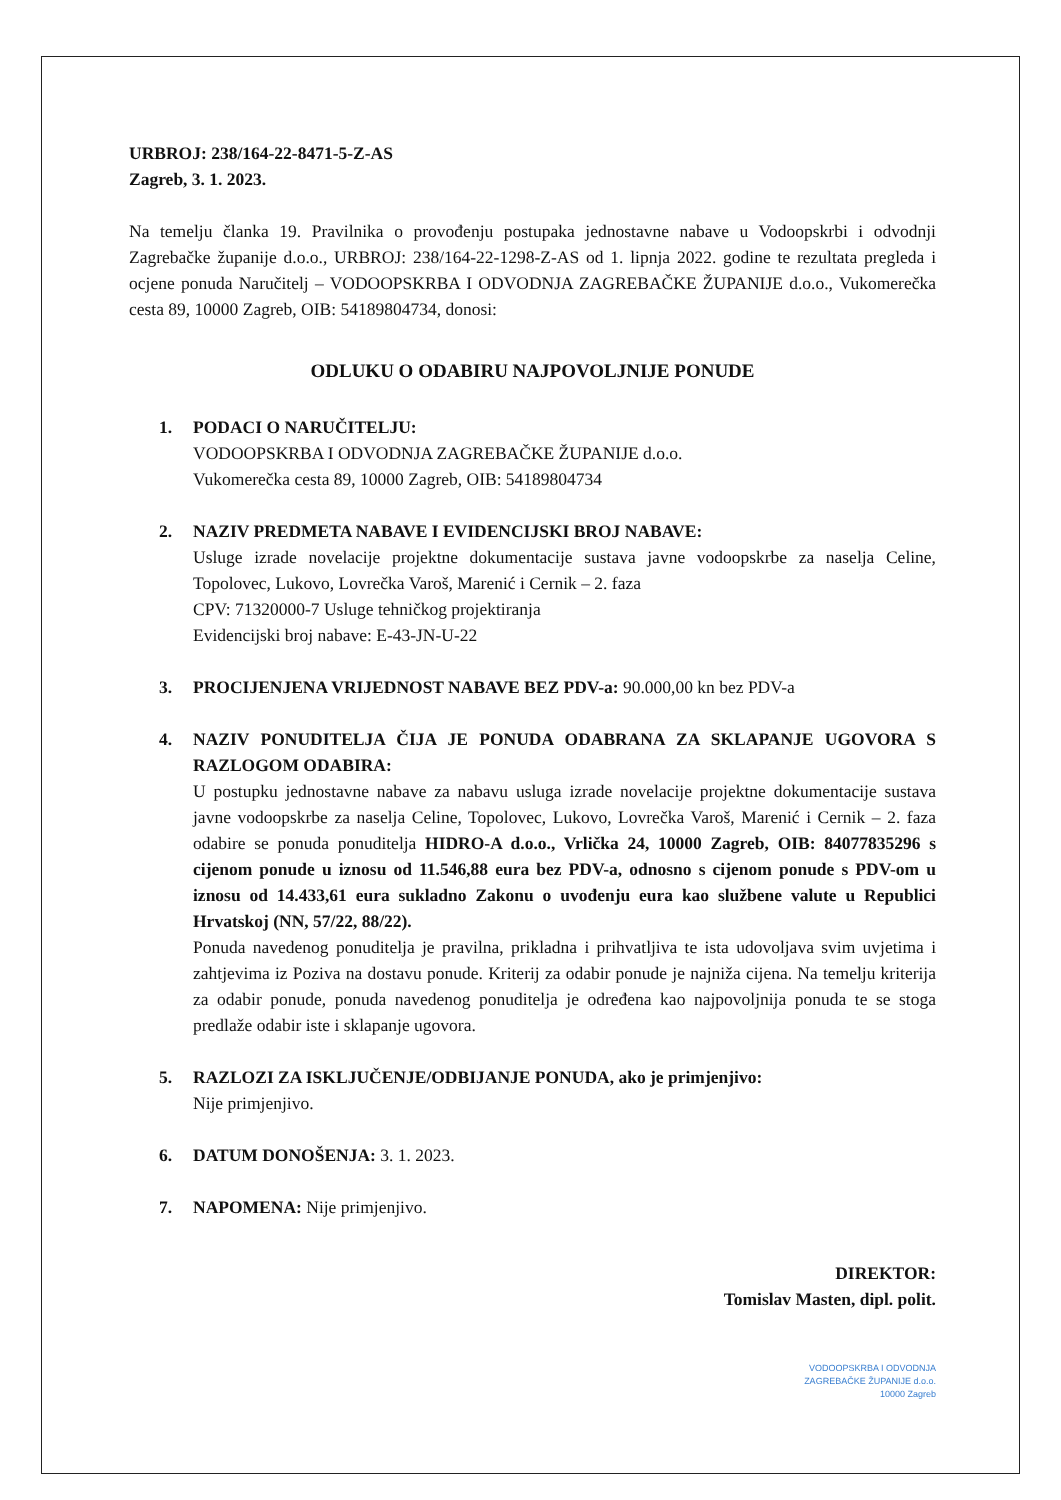URBROJ: 238/164-22-8471-5-Z-AS
Zagreb, 3. 1. 2023.
Na temelju članka 19. Pravilnika o provođenju postupaka jednostavne nabave u Vodoopskrbi i odvodnji Zagrebačke županije d.o.o., URBROJ: 238/164-22-1298-Z-AS od 1. lipnja 2022. godine te rezultata pregleda i ocjene ponuda Naručitelj – VODOOPSKRBA I ODVODNJA ZAGREBAČKE ŽUPANIJE d.o.o., Vukomerečka cesta 89, 10000 Zagreb, OIB: 54189804734, donosi:
ODLUKU O ODABIRU NAJPOVOLJNIJE PONUDE
1. PODACI O NARUČITELJU:
VODOOPSKRBA I ODVODNJA ZAGREBAČKE ŽUPANIJE d.o.o.
Vukomerečka cesta 89, 10000 Zagreb, OIB: 54189804734
2. NAZIV PREDMETA NABAVE I EVIDENCIJSKI BROJ NABAVE:
Usluge izrade novelacije projektne dokumentacije sustava javne vodoopskrbe za naselja Celine, Topolovec, Lukovo, Lovrečka Varoš, Marenić i Cernik – 2. faza
CPV: 71320000-7 Usluge tehničkog projektiranja
Evidencijski broj nabave: E-43-JN-U-22
3. PROCIJENJENA VRIJEDNOST NABAVE BEZ PDV-a: 90.000,00 kn bez PDV-a
4. NAZIV PONUDITELJA ČIJA JE PONUDA ODABRANA ZA SKLAPANJE UGOVORA S RAZLOGOM ODABIRA:
U postupku jednostavne nabave za nabavu usluga izrade novelacije projektne dokumentacije sustava javne vodoopskrbe za naselja Celine, Topolovec, Lukovo, Lovrečka Varoš, Marenić i Cernik – 2. faza odabire se ponuda ponuditelja HIDRO-A d.o.o., Vrlička 24, 10000 Zagreb, OIB: 84077835296 s cijenom ponude u iznosu od 11.546,88 eura bez PDV-a, odnosno s cijenom ponude s PDV-om u iznosu od 14.433,61 eura sukladno Zakonu o uvođenju eura kao službene valute u Republici Hrvatskoj (NN, 57/22, 88/22).
Ponuda navedenog ponuditelja je pravilna, prikladna i prihvatljiva te ista udovoljava svim uvjetima i zahtjevima iz Poziva na dostavu ponude. Kriterij za odabir ponude je najniža cijena. Na temelju kriterija za odabir ponude, ponuda navedenog ponuditelja je određena kao najpovoljnija ponuda te se stoga predlaže odabir iste i sklapanje ugovora.
5. RAZLOZI ZA ISKLJUČENJE/ODBIJANJE PONUDA, ako je primjenjivo:
Nije primjenjivo.
6. DATUM DONOŠENJA: 3. 1. 2023.
7. NAPOMENA: Nije primjenjivo.
DIREKTOR:
Tomislav Masten, dipl. polit.
VODOOPSKRBA I ODVODNJA
ZAGREBAČKE ŽUPANIJE d.o.o.
10000 Zagreb